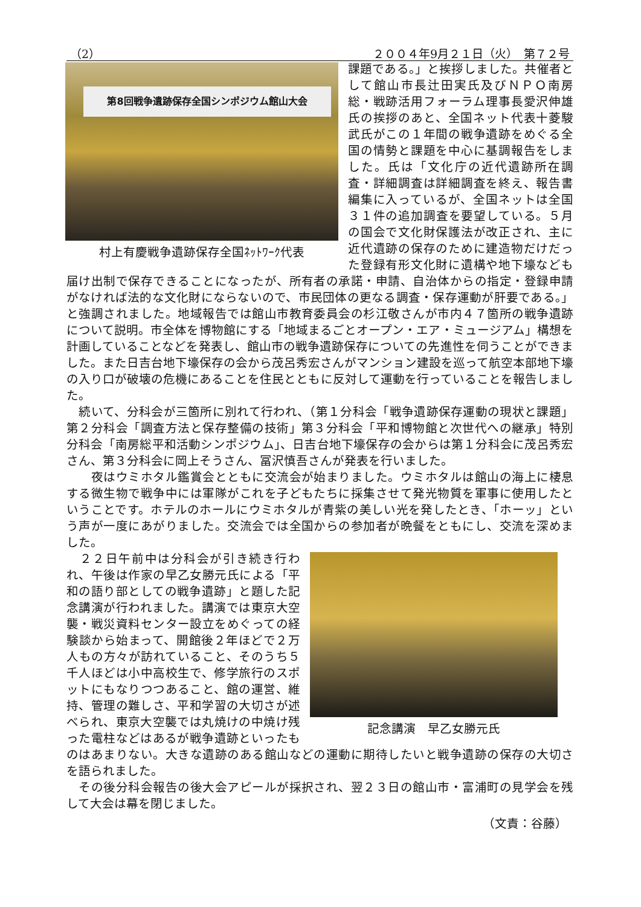（2） ２００４年9月２１日（火）　第７２号
第8回戦争遺跡保存全国シンポジウム館山大会
村上有慶戦争遺跡保存全国ﾈｯﾄﾜｰｸ代表
課題である。」と挨拶しました。共催者として館山市長辻田実氏及びＮＰＯ南房総・戦跡活用フォーラム理事長愛沢伸雄氏の挨拶のあと、全国ネット代表十菱駿武氏がこの１年間の戦争遺跡をめぐる全国の情勢と課題を中心に基調報告をしました。氏は「文化庁の近代遺跡所在調査・詳細調査は詳細調査を終え、報告書編集に入っているが、全国ネットは全国３１件の追加調査を要望している。５月の国会で文化財保護法が改正され、主に近代遺跡の保存のために建造物だけだった登録有形文化財に遺構や地下壕なども届け出制で保存できることになったが、所有者の承諾・申請、自治体からの指定・登録申請がなければ法的な文化財にならないので、市民団体の更なる調査・保存運動が肝要である。」と強調されました。地域報告では館山市教育委員会の杉江敬さんが市内４７箇所の戦争遺跡について説明。市全体を博物館にする「地域まるごとオープン・エア・ミュージアム」構想を計画していることなどを発表し、館山市の戦争遺跡保存についての先進性を伺うことができました。また日吉台地下壕保存の会から茂呂秀宏さんがマンション建設を巡って航空本部地下壕の入り口が破壊の危機にあることを住民とともに反対して運動を行っていることを報告しました。
　続いて、分科会が三箇所に別れて行われ、（第１分科会「戦争遺跡保存運動の現状と課題」第２分科会「調査方法と保存整備の技術」第３分科会「平和博物館と次世代への継承」特別分科会「南房総平和活動シンポジウム」、日吉台地下壕保存の会からは第１分科会に茂呂秀宏さん、第３分科会に岡上そうさん、冨沢慎吾さんが発表を行いました。
　　夜はウミホタル鑑賞会とともに交流会が始まりました。ウミホタルは館山の海上に棲息する微生物で戦争中には軍隊がこれを子どもたちに採集させて発光物質を軍事に使用したということです。ホテルのホールにウミホタルが青紫の美しい光を発したとき、「ホーッ」という声が一度にあがりました。交流会では全国からの参加者が晩餐をともにし、交流を深めました。
記念講演　早乙女勝元氏
　２２日午前中は分科会が引き続き行われ、午後は作家の早乙女勝元氏による「平和の語り部としての戦争遺跡」と題した記念講演が行われました。講演では東京大空襲・戦災資料センター設立をめぐっての経験談から始まって、開館後２年ほどで２万人もの方々が訪れていること、そのうち５千人ほどは小中高校生で、修学旅行のスポットにもなりつつあること、館の運営、維持、管理の難しさ、平和学習の大切さが述べられ、東京大空襲では丸焼けの中焼け残った電柱などはあるが戦争遺跡といったものはあまりない。大きな遺跡のある館山などの運動に期待したいと戦争遺跡の保存の大切さを語られました。
　その後分科会報告の後大会アピールが採択され、翌２３日の館山市・富浦町の見学会を残して大会は幕を閉じました。
（文責：谷藤）